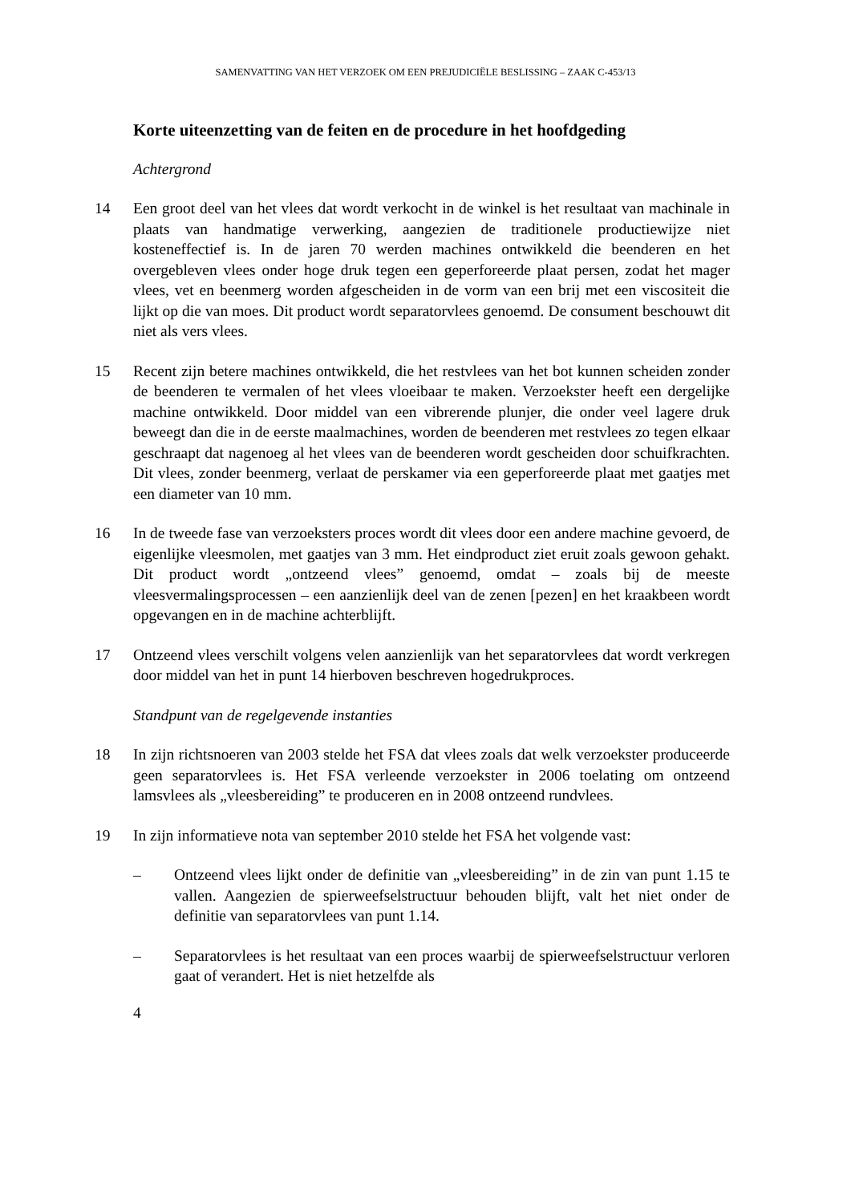SAMENVATTING VAN HET VERZOEK OM EEN PREJUDICIËLE BESLISSING – ZAAK C-453/13
Korte uiteenzetting van de feiten en de procedure in het hoofdgeding
Achtergrond
14 Een groot deel van het vlees dat wordt verkocht in de winkel is het resultaat van machinale in plaats van handmatige verwerking, aangezien de traditionele productiewijze niet kosteneffectief is. In de jaren 70 werden machines ontwikkeld die beenderen en het overgebleven vlees onder hoge druk tegen een geperforeerde plaat persen, zodat het mager vlees, vet en beenmerg worden afgescheiden in de vorm van een brij met een viscositeit die lijkt op die van moes. Dit product wordt separatorvlees genoemd. De consument beschouwt dit niet als vers vlees.
15 Recent zijn betere machines ontwikkeld, die het restvlees van het bot kunnen scheiden zonder de beenderen te vermalen of het vlees vloeibaar te maken. Verzoekster heeft een dergelijke machine ontwikkeld. Door middel van een vibrerende plunjer, die onder veel lagere druk beweegt dan die in de eerste maalmachines, worden de beenderen met restvlees zo tegen elkaar geschraapt dat nagenoeg al het vlees van de beenderen wordt gescheiden door schuifkrachten. Dit vlees, zonder beenmerg, verlaat de perskamer via een geperforeerde plaat met gaatjes met een diameter van 10 mm.
16 In de tweede fase van verzoeksters proces wordt dit vlees door een andere machine gevoerd, de eigenlijke vleesmolen, met gaatjes van 3 mm. Het eindproduct ziet eruit zoals gewoon gehakt. Dit product wordt „ontzeend vlees” genoemd, omdat – zoals bij de meeste vleesvermalingsprocessen – een aanzienlijk deel van de zenen [pezen] en het kraakbeen wordt opgevangen en in de machine achterblijft.
17 Ontzeend vlees verschilt volgens velen aanzienlijk van het separatorvlees dat wordt verkregen door middel van het in punt 14 hierboven beschreven hogedrukproces.
Standpunt van de regelgevende instanties
18 In zijn richtsnoeren van 2003 stelde het FSA dat vlees zoals dat welk verzoekster produceerde geen separatorvlees is. Het FSA verleende verzoekster in 2006 toelating om ontzeend lamsvlees als „vleesbereiding” te produceren en in 2008 ontzeend rundvlees.
19 In zijn informatieve nota van september 2010 stelde het FSA het volgende vast:
– Ontzeend vlees lijkt onder de definitie van „vleesbereiding” in de zin van punt 1.15 te vallen. Aangezien de spierweefselstructuur behouden blijft, valt het niet onder de definitie van separatorvlees van punt 1.14.
– Separatorvlees is het resultaat van een proces waarbij de spierweefselstructuur verloren gaat of verandert. Het is niet hetzelfde als
4